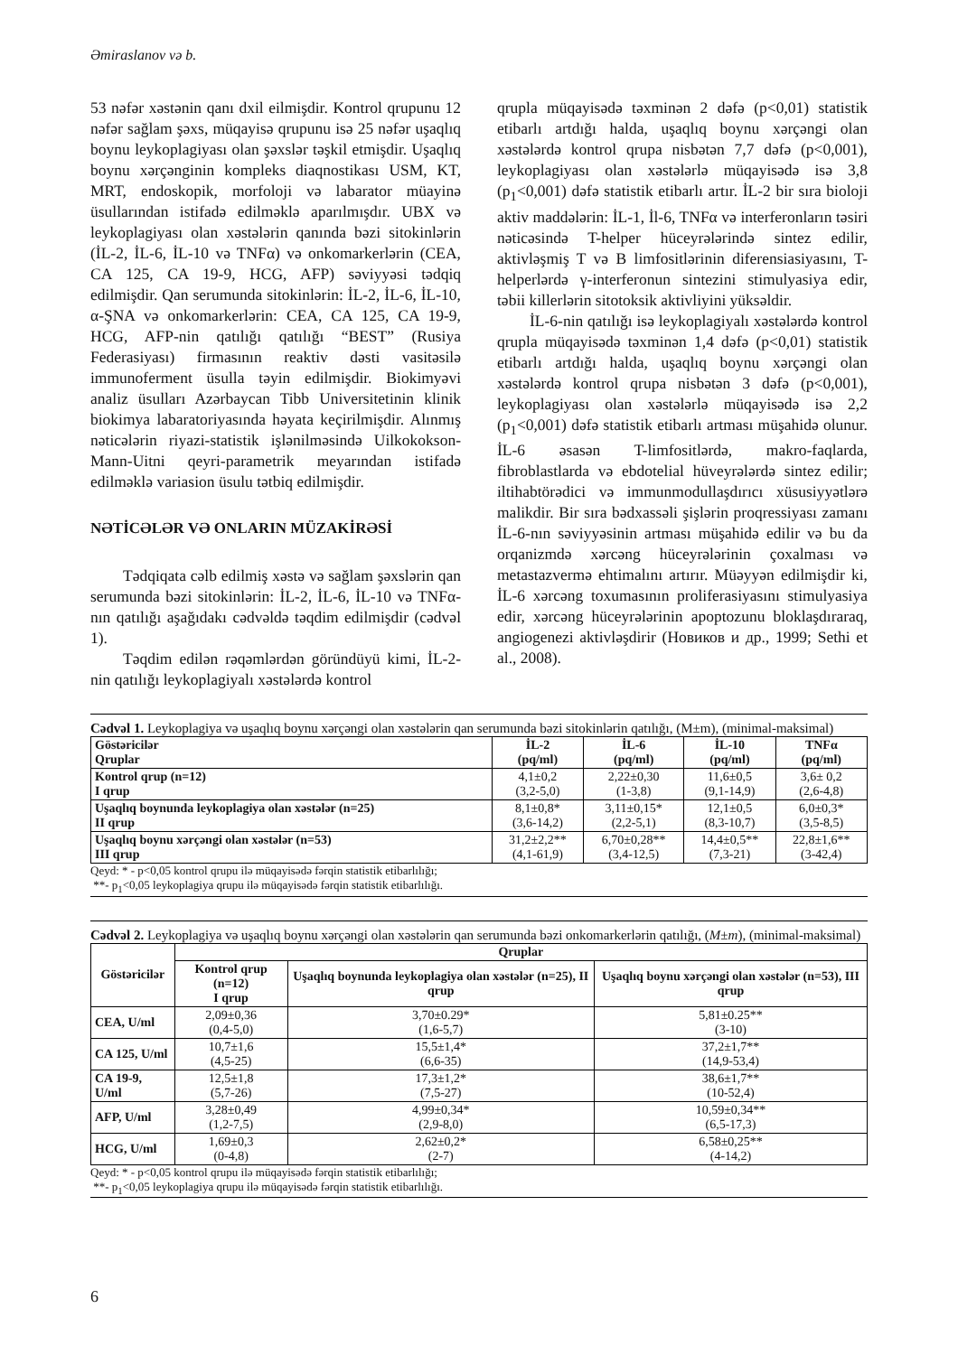Əmiraslanov və b.
53 nəfər xəstənin qanı dxil eilmişdir. Kontrol qrupunu 12 nəfər sağlam şəxs, müqayisə qrupunu isə 25 nəfər uşaqlıq boynu leykoplagiyası olan şəxslər təşkil etmişdir. Uşaqlıq boynu xərçənginin kompleks diaqnostikası USM, KT, MRT, endoskopik, morfoloji və labarator müayinə üsullarından istifadə edilməklə aparılmışdır. UBX və leykoplagiyası olan xəstələrin qanında bəzi sitokinlərin (İL-2, İL-6, İL-10 və TNFα) və onkomarkerlərin (CEA, CA 125, CA 19-9, HCG, AFP) səviyyəsi tədqiq edilmişdir. Qan serumunda sitokinlərin: İL-2, İL-6, İL-10, α-ŞNA və onkomarkerlərin: CEA, CA 125, CA 19-9, HCG, AFP-nin qatılığı qatılığı “BEST” (Rusiya Federasiyası) firmasının reaktiv dəsti vasitəsilə immunoferment üsulla təyin edilmişdir. Biokimyəvi analiz üsulları Azərbaycan Tibb Universitetinin klinik biokimya labaratoriyasında həyata keçirilmişdir. Alınmış nəticələrin riyazi-statistik işlənilməsində Uilkokokson-Mann-Uitni qeyri-parametrik meyarından istifadə edilməklə variasion üsulu tətbiq edilmişdir.
NƏTİCƏLƏR VƏ ONLARIN MÜZAKİRƏSİ
Tədqiqata cəlb edilmiş xəstə və sağlam şəxslərin qan serumunda bəzi sitokinlərin: İL-2, İL-6, İL-10 və TNFα-nın qatılığı aşağıdakı cədvəldə təqdim edilmişdir (cədvəl 1).
Təqdim edilən rəqəmlərdən göründüyü kimi, İL-2-nin qatılığı leykoplagiyalı xəstələrdə kontrol
qrupla müqayisədə təxminən 2 dəfə (p<0,01) statistik etibarlı artdığı halda, uşaqlıq boynu xərçəngi olan xəstələrdə kontrol qrupa nisbətən 7,7 dəfə (p<0,001), leykoplagiyası olan xəstələrlə müqayisədə isə 3,8 (p<sub>1</sub><0,001) dəfə statistik etibarlı artır. İL-2 bir sıra bioloji aktiv maddələrin: İL-1, İl-6, TNFα və interferonların təsiri nəticəsində T-helper hüceyrələrində sintez edilir, aktivləşmiş T və B limfositlərinin diferensiasiyasını, T-helperlərdə γ-interferonun sintezini stimulyasiya edir, təbii killerlərin sitotoksik aktivliyini yüksəldir.
İL-6-nin qatılığı isə leykoplagiyalı xəstələrdə kontrol qrupla müqayisədə təxminən 1,4 dəfə (p<0,01) statistik etibarlı artdığı halda, uşaqlıq boynu xərçəngi olan xəstələrdə kontrol qrupa nisbətən 3 dəfə (p<0,001), leykoplagiyası olan xəstələrlə müqayisədə isə 2,2 (p<sub>1</sub><0,001) dəfə statistik etibarlı artması müşahidə olunur. İL-6 əsasən T-limfositlərdə, makro-faqlarda, fibroblastlarda və ebdotelial hüveyrələrdə sintez edilir; iltihabtörədici və immunmodullaşdırıcı xüsusiyyətlərə malikdir. Bir sıra bədxassəli şişlərin proqressiyası zamanı İL-6-nın səviyyəsinin artması müşahidə edilir və bu da orqanizmdə xərcəng hüceyrələrinin çoxalması və metastazvermə ehtimalını artırır. Müəyyən edilmişdir ki, İL-6 xərcəng toxumasının proliferasiyasını stimulyasiya edir, xərcəng hüceyrələrinin apoptozunu bloklaşdıraraq, angiogenezi aktivləşdirir (Новиков и др., 1999; Sethi et al., 2008).
Cədvəl 1. Leykoplagiya və uşaqlıq boynu xərçəngi olan xəstələrin qan serumunda bəzi sitokinlərin qatılığı, (M±m), (minimal-maksimal)
| Göstəricilər Qruplar | İL-2 (pq/ml) | İL-6 (pq/ml) | İL-10 (pq/ml) | TNFα (pq/ml) |
| --- | --- | --- | --- | --- |
| Kontrol qrup (n=12) I qrup | 4,1±0,2 (3,2-5,0) | 2,22±0,30 (1-3,8) | 11,6±0,5 (9,1-14,9) | 3,6± 0,2 (2,6-4,8) |
| Uşaqlıq boynunda leykoplagiya olan xəstələr (n=25) II qrup | 8,1±0,8* (3,6-14,2) | 3,11±0,15* (2,2-5,1) | 12,1±0,5 (8,3-10,7) | 6,0±0,3* (3,5-8,5) |
| Uşaqlıq boynu xərçəngi olan xəstələr (n=53) III qrup | 31,2±2,2** (4,1-61,9) | 6,70±0,28** (3,4-12,5) | 14,4±0,5** (7,3-21) | 22,8±1,6** (3-42,4) |
Qeyd: * - p<0,05 kontrol qrupu ilə müqayisədə fərqin statistik etibarlılığı;
**- p<sub>1</sub><0,05 leykoplagiya qrupu ilə müqayisədə fərqin statistik etibarlılığı.
Cədvəl 2. Leykoplagiya və uşaqlıq boynu xərçəngi olan xəstələrin qan serumunda bəzi onkomarkerlərin qatılığı, (M±m), (minimal-maksimal)
| Göstəricilər | Qruplar | | |
| --- | --- | --- | --- |
| | Kontrol qrup (n=12) I qrup | Uşaqlıq boynunda leykoplagiya olan xəstələr (n=25), II qrup | Uşaqlıq boynu xərçəngi olan xəstələr (n=53), III qrup |
| CEA, U/ml | 2,09±0,36 (0,4-5,0) | 3,70±0.29* (1,6-5,7) | 5,81±0.25** (3-10) |
| CA 125, U/ml | 10,7±1,6 (4,5-25) | 15,5±1,4* (6,6-35) | 37,2±1,7** (14,9-53,4) |
| CA 19-9, U/ml | 12,5±1,8 (5,7-26) | 17,3±1,2* (7,5-27) | 38,6±1,7** (10-52,4) |
| AFP, U/ml | 3,28±0,49 (1,2-7,5) | 4,99±0,34* (2,9-8,0) | 10,59±0,34** (6,5-17,3) |
| HCG, U/ml | 1,69±0,3 (0-4,8) | 2,62±0,2* (2-7) | 6,58±0,25** (4-14,2) |
Qeyd: * - p<0,05 kontrol qrupu ilə müqayisədə fərqin statistik etibarlılığı;
**- p<sub>1</sub><0,05 leykoplagiya qrupu ilə müqayisədə fərqin statistik etibarlılığı.
6